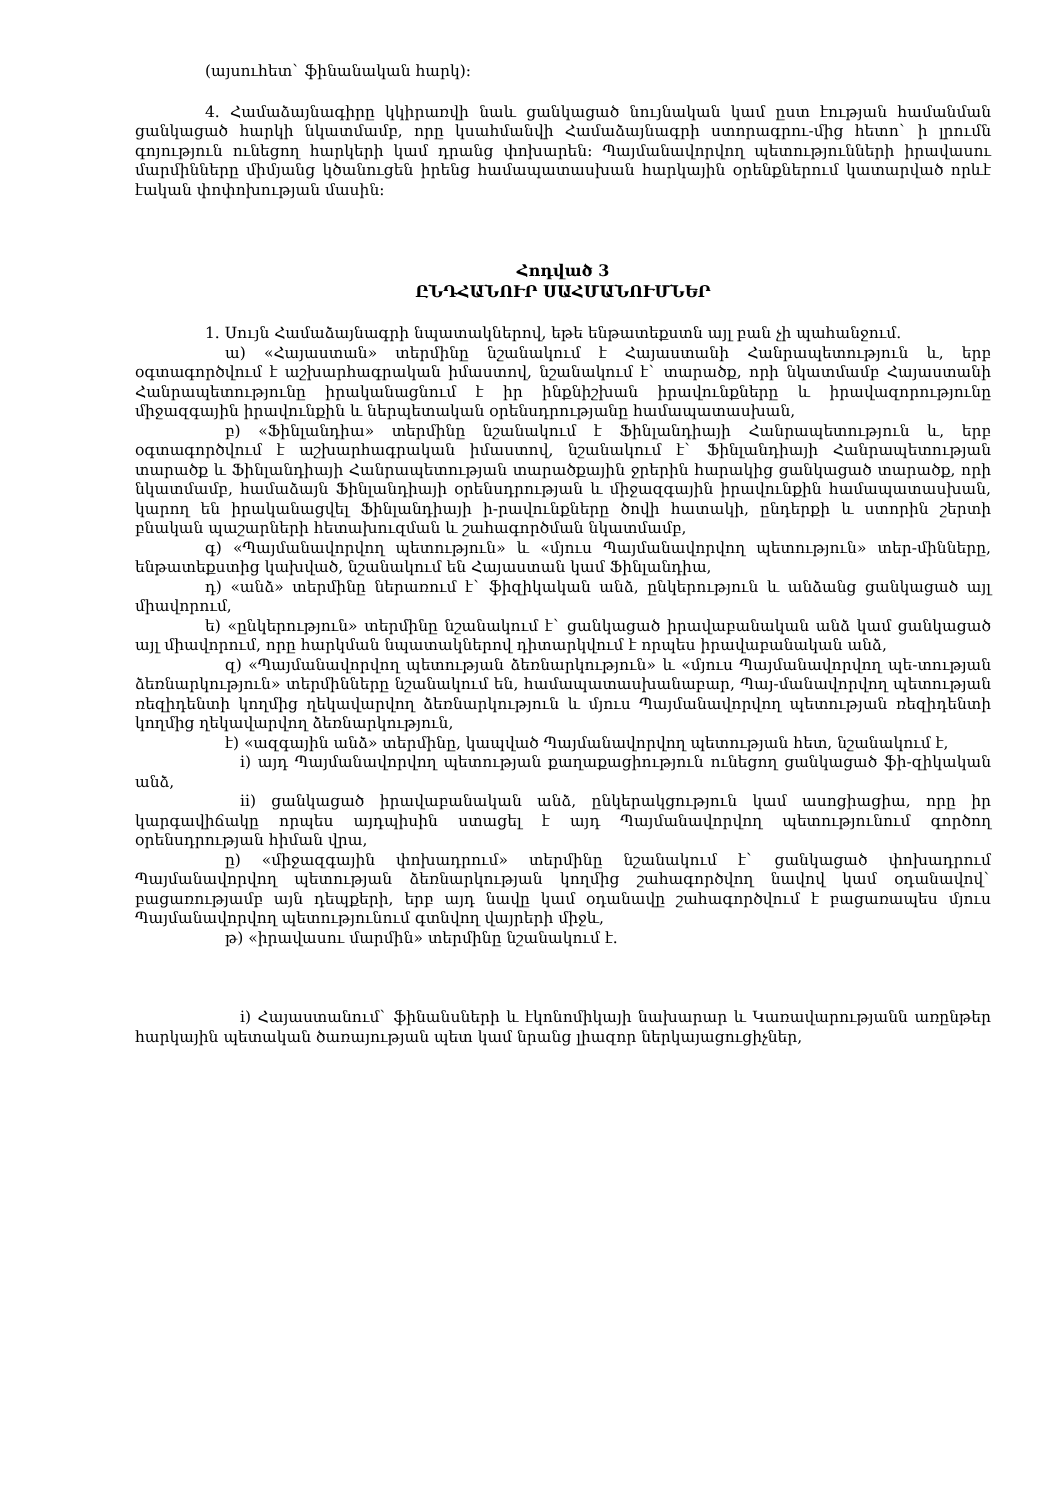(այսուհետ` ֆինանական հարկ):
4. Համաձայնագիրը կկիրառվի նաև ցանկացած նույնական կամ ըստ էության համանման ցանկացած հարկի նկատմամբ, որը կսահմանվի Համաձայնագրի ստորագրու-մից հետո` ի լրումն գոյություն ունեցող հարկերի կամ դրանց փոխարեն: Պայմանավորվող պետությունների իրավասու մարմինները միմյանց կծանուցեն իրենց համապատասխան հարկային օրենքներում կատարված որևէ էական փոփոխության մասին:
Հոդված 3
ԸՆԴՀԱՆՈՒՐ ՍԱՀՄԱՆՈՒՄՆԵՐ
1. Սույն Համաձայնագրի նպատակներով, եթե ենթատեքստն այլ բան չի պահանջում.
ա) «Հայաստան» տերմինը նշանակում է Հայաստանի Հանրապետություն և, երբ օգտագործվում է աշխարհագրական իմաստով, նշանակում է` տարածք, որի նկատմամբ Հայաստանի Հանրապետությունը իրականացնում է իր ինքնիշխան իրավունքները և իրավազորությունը միջազգային իրավունքին և ներպետական օրենսդրությանը համապատասխան,
բ) «Ֆինլանդիա» տերմինը նշանակում է Ֆինլանդիայի Հանրապետություն և, երբ օգտագործվում է աշխարհագրական իմաստով, նշանակում է` Ֆինլանդիայի Հանրապետության տարածք և Ֆինլանդիայի Հանրապետության տարածքային ջրերին հարակից ցանկացած տարածք, որի նկատմամբ, համաձայն Ֆինլանդիայի օրենսդրության և միջազգային իրավունքին համապատասխան, կարող են իրականացվել Ֆինլանդիայի ի-րավունքները ծովի հատակի, ընդերքի և ստորին շերտի բնական պաշարների հետախուզման և շահագործման նկատմամբ,
գ) «Պայմանավորվող պետություն» և «մյուս Պայմանավորվող պետություն» տեր-մինները, ենթատեքստից կախված, նշանակում են Հայաստան կամ Ֆինլանդիա,
դ) «անձ» տերմինը ներառում է` ֆիզիկական անձ, ընկերություն և անձանց ցանկացած այլ միավորում,
ե) «ընկերություն» տերմինը նշանակում է` ցանկացած իրավաբանական անձ կամ ցանկացած այլ միավորում, որը հարկման նպատակներով դիտարկվում է որպես իրավաբանական անձ,
զ) «Պայմանավորվող պետության ձեռնարկություն» և «մյուս Պայմանավորվող պե-տության ձեռնարկություն» տերմինները նշանակում են, համապատասխանաբար, Պայ-մանավորվող պետության ռեզիդենտի կողմից ղեկավարվող ձեռնարկություն և մյուս Պայմանավորվող պետության ռեզիդենտի կողմից ղեկավարվող ձեռնարկություն,
է) «ազգային անձ» տերմինը, կապված Պայմանավորվող պետության հետ, նշանակում է,
i) այդ Պայմանավորվող պետության քաղաքացիություն ունեցող ցանկացած ֆի-զիկական անձ,
ii) ցանկացած իրավաբանական անձ, ընկերակցություն կամ ասոցիացիա, որը իր կարգավիճակը որպես այդպիսին ստացել է այդ Պայմանավորվող պետությունում գործող օրենսդրության հիման վրա,
ը) «միջազգային փոխադրում» տերմինը նշանակում է` ցանկացած փոխադրում Պայմանավորվող պետության ձեռնարկության կողմից շահագործվող նավով կամ օդանավով` բացառությամբ այն դեպքերի, երբ այդ նավը կամ օդանավը շահագործվում է բացառապես մյուս Պայմանավորվող պետությունում գտնվող վայրերի միջև,
թ) «իրավասու մարմին» տերմինը նշանակում է.
i) Հայաստանում` ֆինանսների և էկոնոմիկայի նախարար և Կառավարությանն առընթեր հարկային պետական ծառայության պետ կամ նրանց լիազոր ներկայացուցիչներ,